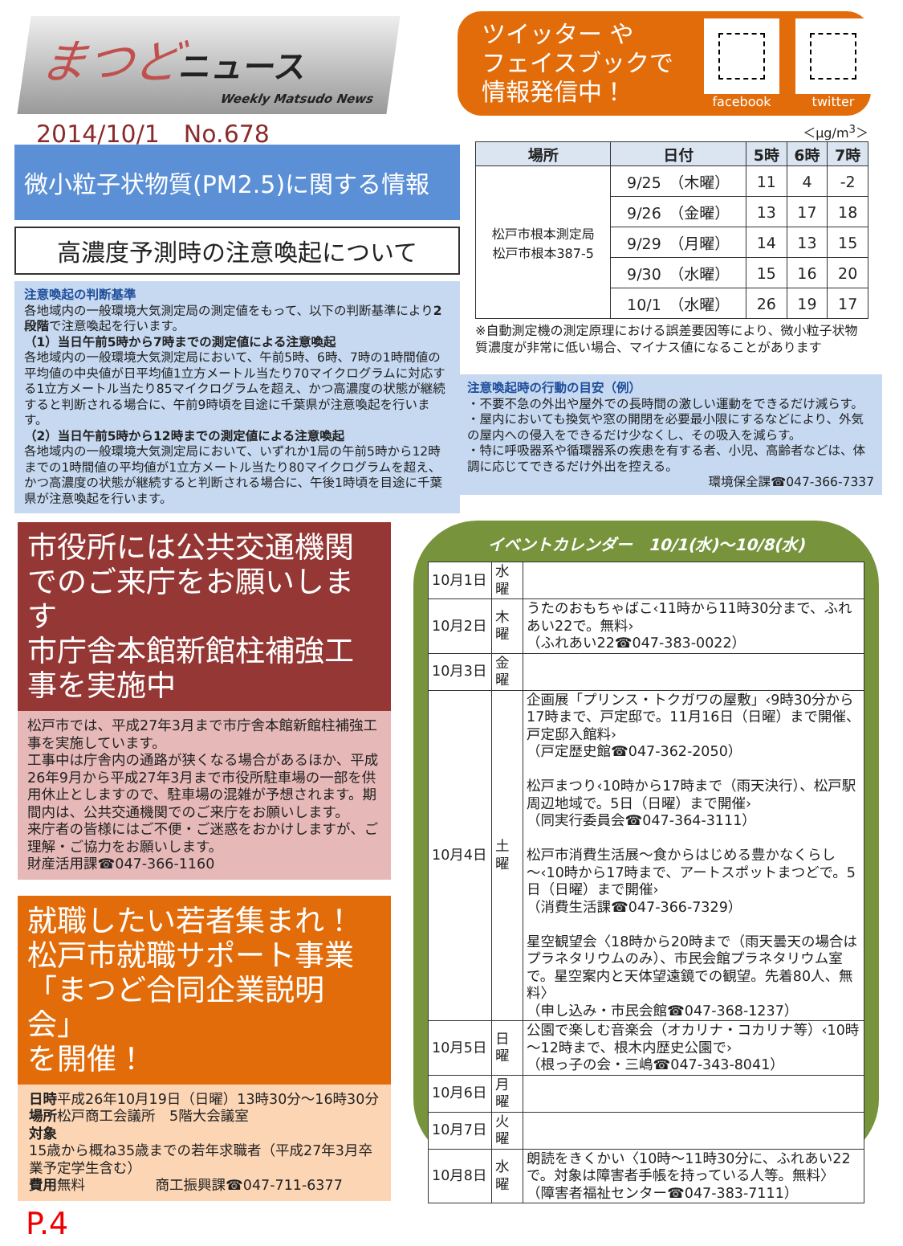まつど ニュース
Weekly Matsudo News
2014/10/1　No.678
ツイッター や
フェイスブックで
情報発信中！
facebook
twitter
微小粒子状物質(PM2.5)に関する情報
高濃度予測時の注意喚起について
注意喚起の判断基準
各地域内の一般環境大気測定局の測定値をもって、以下の判断基準により2段階で注意喚起を行います。
（1）当日午前5時から7時までの測定値による注意喚起
各地域内の一般環境大気測定局において、午前5時、6時、7時の1時間値の平均値の中央値が日平均値1立方メートル当たり70マイクログラムに対応する1立方メートル当たり85マイクログラムを超え、かつ高濃度の状態が継続すると判断される場合に、午前9時頃を目途に千葉県が注意喚起を行います。
（2）当日午前5時から12時までの測定値による注意喚起
各地域内の一般環境大気測定局において、いずれか1局の午前5時から12時までの1時間値の平均値が1立方メートル当たり80マイクログラムを超え、かつ高濃度の状態が継続すると判断される場合に、午後1時頃を目途に千葉県が注意喚起を行います。
＜μg/m<sup>3</sup>＞
| 場所 | 日付 | 5時 | 6時 | 7時 |
| --- | --- | --- | --- | --- |
| 松戸市根本測定局 松戸市根本387-5 | 9/25 （木曜） | 11 | 4 | -2 |
| | 9/26 （金曜） | 13 | 17 | 18 |
| | 9/29 （月曜） | 14 | 13 | 15 |
| | 9/30 （水曜） | 15 | 16 | 20 |
| | 10/1 （水曜） | 26 | 19 | 17 |
※自動測定機の測定原理における誤差要因等により、微小粒子状物質濃度が非常に低い場合、マイナス値になることがあります
注意喚起時の行動の目安（例）
・不要不急の外出や屋外での長時間の激しい運動をできるだけ減らす。
・屋内においても換気や窓の開閉を必要最小限にするなどにより、外気の屋内への侵入をできるだけ少なくし、その吸入を減らす。
・特に呼吸器系や循環器系の疾患を有する者、小児、高齢者などは、体調に応じてできるだけ外出を控える。
環境保全課☎047-366-7337
市役所には公共交通機関でのご来庁をお願いします
市庁舎本館新館柱補強工事を実施中
松戸市では、平成27年3月まで市庁舎本館新館柱補強工事を実施しています。
工事中は庁舎内の通路が狭くなる場合があるほか、平成26年9月から平成27年3月まで市役所駐車場の一部を供用休止としますので、駐車場の混雑が予想されます。期間内は、公共交通機関でのご来庁をお願いします。
来庁者の皆様にはご不便・ご迷惑をおかけしますが、ご理解・ご協力をお願いします。
財産活用課☎047-366-1160
就職したい若者集まれ！
松戸市就職サポート事業
「まつど合同企業説明会」
を開催！
日時平成26年10月19日（日曜）13時30分～16時30分
場所松戸商工会議所　5階大会議室
対象
15歳から概ね35歳までの若年求職者（平成27年3月卒業予定学生含む）
費用無料　　　　　商工振興課☎047-711-6377
P.4
イベントカレンダー　10/1(水)～10/8(水)
| 10月1日 | 水曜 | |
| 10月2日 | 木曜 | うたのおもちゃばこ‹11時から11時30分まで、ふれあい22で。無料› （ふれあい22☎047-383-0022） |
| 10月3日 | 金曜 | |
| 10月4日 | 土曜 | 企画展「プリンス・トクガワの屋敷」‹9時30分から17時まで、戸定邸で。11月16日（日曜）まで開催、戸定邸入館料› （戸定歴史館☎047-362-2050） 松戸まつり‹10時から17時まで（雨天決行）、松戸駅周辺地域で。5日（日曜）まで開催› （同実行委員会☎047-364-3111） 松戸市消費生活展～食からはじめる豊かなくらし～‹10時から17時まで、アートスポットまつどで。5日（日曜）まで開催› （消費生活課☎047-366-7329） 星空観望会〈18時から20時まで（雨天曇天の場合はプラネタリウムのみ）、市民会館プラネタリウム室で。星空案内と天体望遠鏡での観望。先着80人、無料〉 （申し込み・市民会館☎047-368-1237） |
| 10月5日 | 日曜 | 公園で楽しむ音楽会（オカリナ・コカリナ等）‹10時～12時まで、根木内歴史公園で› （根っ子の会・三嶋☎047-343-8041） |
| 10月6日 | 月曜 | |
| 10月7日 | 火曜 | |
| 10月8日 | 水曜 | 朗読をきくかい〈10時～11時30分に、ふれあい22で。対象は障害者手帳を持っている人等。無料〉 （障害者福祉センター☎047-383-7111） |